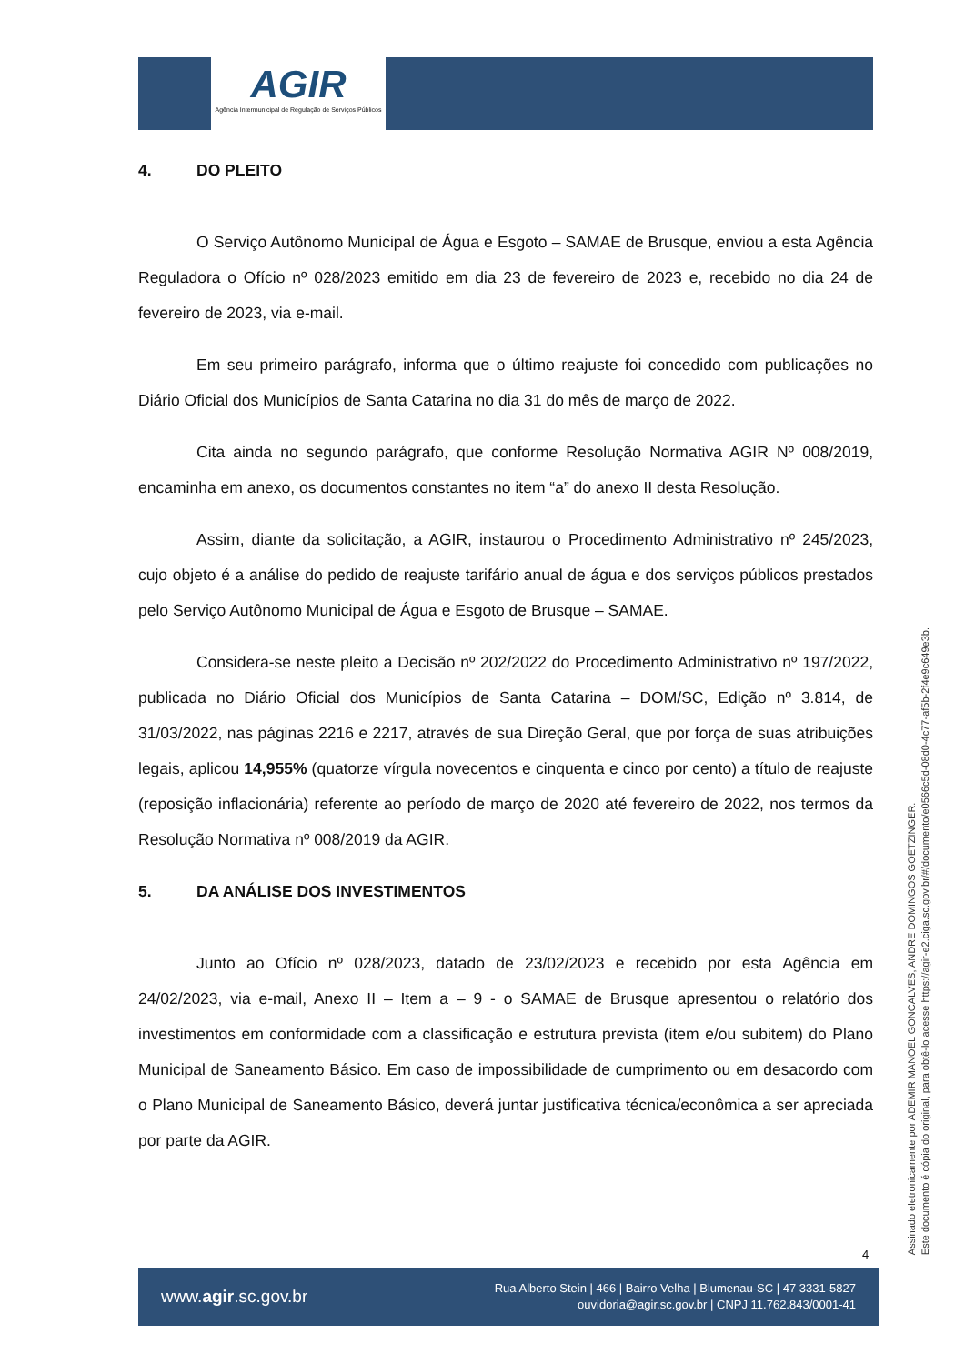AGIR
Agência Intermunicipal de Regulação de Serviços Públicos
4. DO PLEITO
O Serviço Autônomo Municipal de Água e Esgoto – SAMAE de Brusque, enviou a esta Agência Reguladora o Ofício nº 028/2023 emitido em dia 23 de fevereiro de 2023 e, recebido no dia 24 de fevereiro de 2023, via e-mail.
Em seu primeiro parágrafo, informa que o último reajuste foi concedido com publicações no Diário Oficial dos Municípios de Santa Catarina no dia 31 do mês de março de 2022.
Cita ainda no segundo parágrafo, que conforme Resolução Normativa AGIR Nº 008/2019, encaminha em anexo, os documentos constantes no item “a” do anexo II desta Resolução.
Assim, diante da solicitação, a AGIR, instaurou o Procedimento Administrativo nº 245/2023, cujo objeto é a análise do pedido de reajuste tarifário anual de água e dos serviços públicos prestados pelo Serviço Autônomo Municipal de Água e Esgoto de Brusque – SAMAE.
Considera-se neste pleito a Decisão nº 202/2022 do Procedimento Administrativo nº 197/2022, publicada no Diário Oficial dos Municípios de Santa Catarina – DOM/SC, Edição nº 3.814, de 31/03/2022, nas páginas 2216 e 2217, através de sua Direção Geral, que por força de suas atribuições legais, aplicou 14,955% (quatorze vírgula novecentos e cinquenta e cinco por cento) a título de reajuste (reposição inflacionária) referente ao período de março de 2020 até fevereiro de 2022, nos termos da Resolução Normativa nº 008/2019 da AGIR.
5. DA ANÁLISE DOS INVESTIMENTOS
Junto ao Ofício nº 028/2023, datado de 23/02/2023 e recebido por esta Agência em 24/02/2023, via e-mail, Anexo II – Item a – 9 - o SAMAE de Brusque apresentou o relatório dos investimentos em conformidade com a classificação e estrutura prevista (item e/ou subitem) do Plano Municipal de Saneamento Básico. Em caso de impossibilidade de cumprimento ou em desacordo com o Plano Municipal de Saneamento Básico, deverá juntar justificativa técnica/econômica a ser apreciada por parte da AGIR.
Assinado eletronicamente por ADEMIR MANOEL GONCALVES, ANDRE DOMINGOS GOETZINGER.
Este documento é cópia do original, para obtê-lo acesse https://agir-e2.ciga.sc.gov.br/#/documento/e0566c5d-08d0-4c77-af5b-2f4e9c649e3b.
4
www.agir.sc.gov.br
Rua Alberto Stein | 466 | Bairro Velha | Blumenau-SC | 47 3331-5827
ouvidoria@agir.sc.gov.br | CNPJ 11.762.843/0001-41